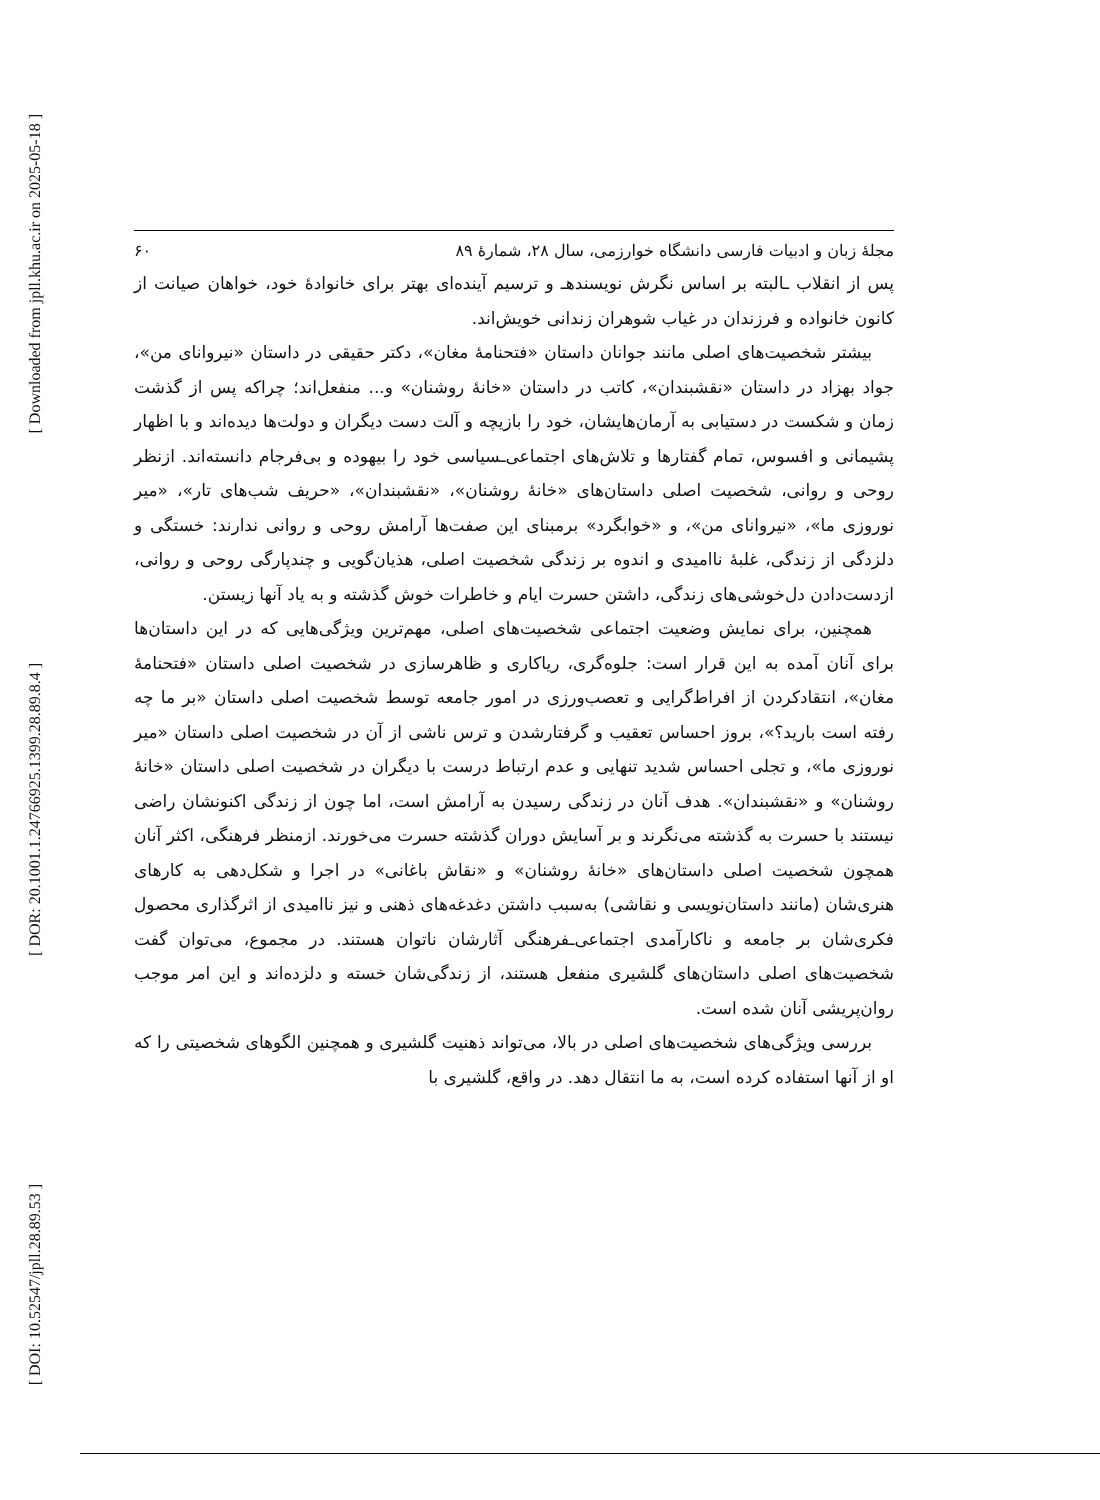[ Downloaded from jpll.khu.ac.ir on 2025-05-18 ]
[ DOR: 20.1001.1.24766925.1399.28.89.8.4 ]
[ DOI: 10.52547/jpll.28.89.53 ]
مجلهٔ زبان و ادبیات فارسی دانشگاه خوارزمی، سال ۲۸، شمارهٔ ۸۹ ۶۰
پس از انقلاب ـالبته بر اساس نگرش نویسندهـ و ترسیم آینده‌ای بهتر برای خانوادهٔ خود، خواهان صیانت از کانون خانواده و فرزندان در غیاب شوهران زندانی خویش‌اند.
بیشتر شخصیت‌های اصلی مانند جوانان داستان «فتحنامهٔ مغان»، دکتر حقیقی در داستان «نیروانای من»، جواد بهزاد در داستان «نقشبندان»، کاتب در داستان «خانهٔ روشنان» و... منفعل‌اند؛ چراکه پس از گذشت زمان و شکست در دستیابی به آرمان‌هایشان، خود را بازیچه و آلت دست دیگران و دولت‌ها دیده‌اند و با اظهار پشیمانی و افسوس، تمام گفتارها و تلاش‌های اجتماعی‌ـسیاسی خود را بیهوده و بی‌فرجام دانسته‌اند. ازنظر روحی و روانی، شخصیت اصلی داستان‌های «خانهٔ روشنان»، «نقشبندان»، «حریف شب‌های تار»، «میر نوروزی ما»، «نیروانای من»، و «خوابگرد» برمبنای این صفت‌ها آرامش روحی و روانی ندارند: خستگی و دلزدگی از زندگی، غلبهٔ ناامیدی و اندوه بر زندگی شخصیت اصلی، هذیان‌گویی و چندپارگی روحی و روانی، ازدست‌دادن دل‌خوشی‌های زندگی، داشتن حسرت ایام و خاطرات خوش گذشته و به یاد آنها زیستن.
همچنین، برای نمایش وضعیت اجتماعی شخصیت‌های اصلی، مهم‌ترین ویژگی‌هایی که در این داستان‌ها برای آنان آمده به این قرار است: جلوه‌گری، ریاکاری و ظاهرسازی در شخصیت اصلی داستان «فتحنامهٔ مغان»، انتقادکردن از افراط‌گرایی و تعصب‌ورزی در امور جامعه توسط شخصیت اصلی داستان «بر ما چه رفته است بارید؟»، بروز احساس تعقیب و گرفتارشدن و ترس ناشی از آن در شخصیت اصلی داستان «میر نوروزی ما»، و تجلی احساس شدید تنهایی و عدم ارتباط درست با دیگران در شخصیت اصلی داستان «خانهٔ روشنان» و «نقشبندان». هدف آنان در زندگی رسیدن به آرامش است، اما چون از زندگی اکنونشان راضی نیستند با حسرت به گذشته می‌نگرند و بر آسایش دوران گذشته حسرت می‌خورند. ازمنظر فرهنگی، اکثر آنان همچون شخصیت اصلی داستان‌های «خانهٔ روشنان» و «نقاش باغانی» در اجرا و شکل‌دهی به کارهای هنری‌شان (مانند داستان‌نویسی و نقاشی) به‌سبب داشتن دغدغه‌های ذهنی و نیز ناامیدی از اثرگذاری محصول فکری‌شان بر جامعه و ناکارآمدی اجتماعی‌ـفرهنگی آثارشان ناتوان هستند. در مجموع، می‌توان گفت شخصیت‌های اصلی داستان‌های گلشیری منفعل هستند، از زندگی‌شان خسته و دلزده‌اند و این امر موجب روان‌پریشی آنان شده است.
بررسی ویژگی‌های شخصیت‌های اصلی در بالا، می‌تواند ذهنیت گلشیری و همچنین الگوهای شخصیتی را که او از آنها استفاده کرده است، به ما انتقال دهد. در واقع، گلشیری با